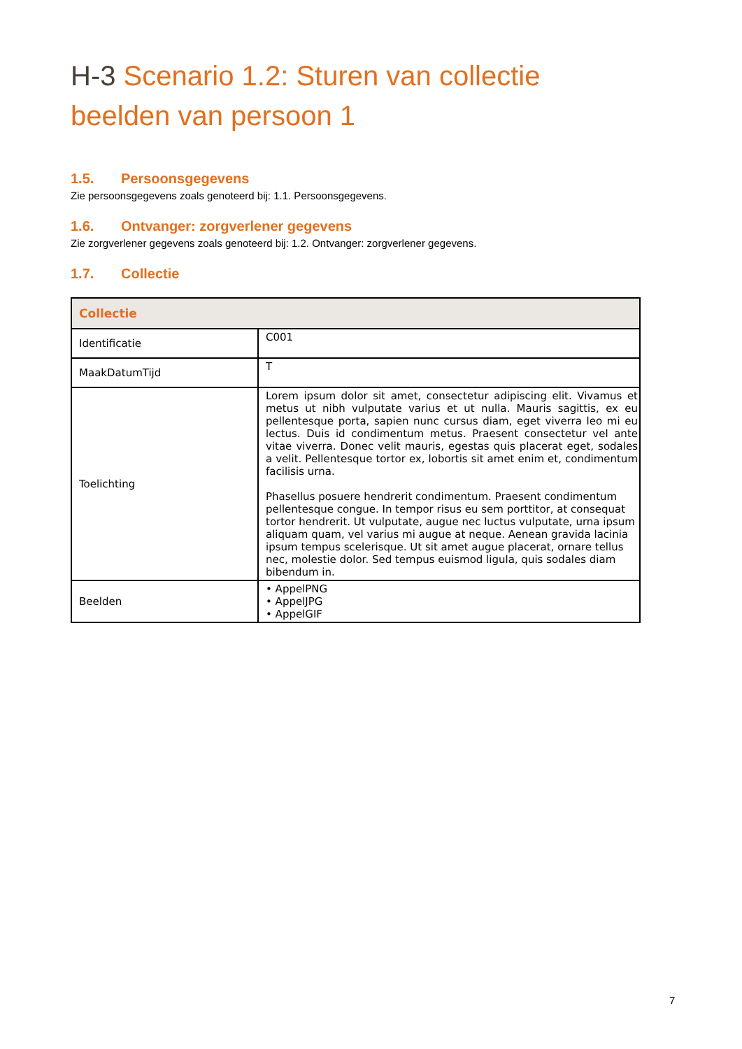H-3 Scenario 1.2: Sturen van collectie beelden van persoon 1
1.5. Persoonsgegevens
Zie persoonsgegevens zoals genoteerd bij: 1.1. Persoonsgegevens.
1.6. Ontvanger: zorgverlener gegevens
Zie zorgverlener gegevens zoals genoteerd bij: 1.2. Ontvanger: zorgverlener gegevens.
1.7. Collectie
| Collectie | |
| --- | --- |
| Identificatie | C001 |
| MaakDatumTijd | T |
| Toelichting | Lorem ipsum dolor sit amet, consectetur adipiscing elit. Vivamus et metus ut nibh vulputate varius et ut nulla. Mauris sagittis, ex eu pellentesque porta, sapien nunc cursus diam, eget viverra leo mi eu lectus. Duis id condimentum metus. Praesent consectetur vel ante vitae viverra. Donec velit mauris, egestas quis placerat eget, sodales a velit. Pellentesque tortor ex, lobortis sit amet enim et, condimentum facilisis urna. Phasellus posuere hendrerit condimentum. Praesent condimentum pellentesque congue. In tempor risus eu sem porttitor, at consequat tortor hendrerit. Ut vulputate, augue nec luctus vulputate, urna ipsum aliquam quam, vel varius mi augue at neque. Aenean gravida lacinia ipsum tempus scelerisque. Ut sit amet augue placerat, ornare tellus nec, molestie dolor. Sed tempus euismod ligula, quis sodales diam bibendum in. |
| Beelden | • AppelPNG • AppelJPG • AppelGIF |
7